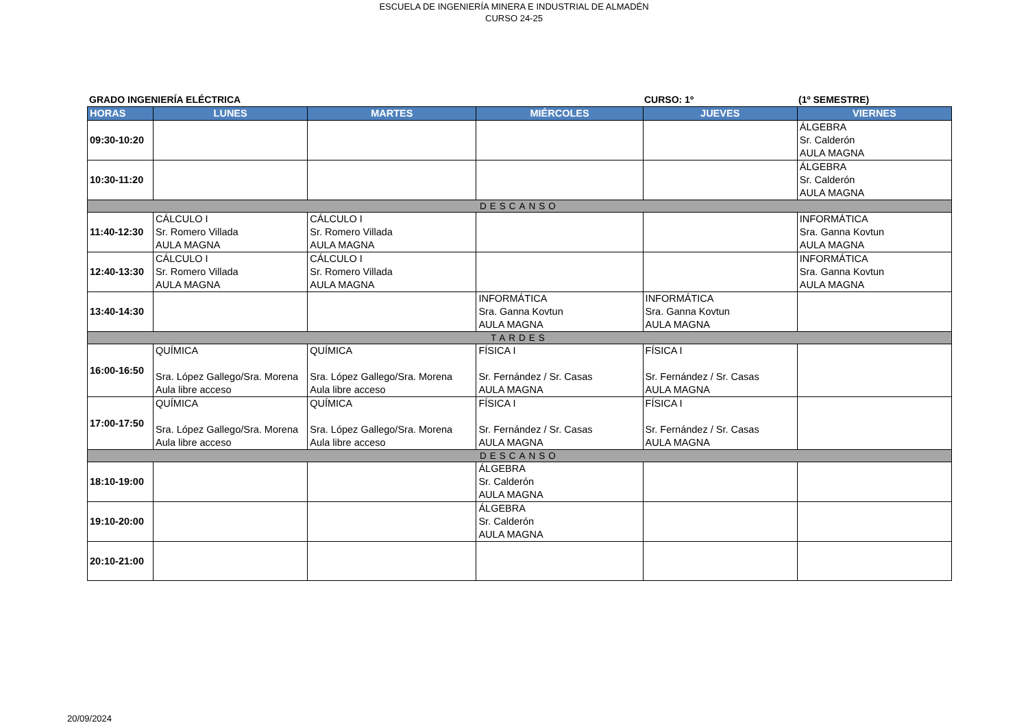ESCUELA DE INGENIERÍA MINERA E INDUSTRIAL DE ALMADÉN
CURSO 24-25
GRADO INGENIERÍA ELÉCTRICA CURSO: 1º (1º SEMESTRE)
| HORAS | LUNES | MARTES | MIÉRCOLES | JUEVES | VIERNES |
| --- | --- | --- | --- | --- | --- |
| 09:30-10:20 | | | | | ÁLGEBRA Sr. Calderón AULA MAGNA |
| 10:30-11:20 | | | | | ÁLGEBRA Sr. Calderón AULA MAGNA |
| DESCANSO | | | | | |
| 11:40-12:30 | CÁLCULO I Sr. Romero Villada AULA MAGNA | CÁLCULO I Sr. Romero Villada AULA MAGNA | | | INFORMÁTICA Sra. Ganna Kovtun AULA MAGNA |
| 12:40-13:30 | CÁLCULO I Sr. Romero Villada AULA MAGNA | CÁLCULO I Sr. Romero Villada AULA MAGNA | | | INFORMÁTICA Sra. Ganna Kovtun AULA MAGNA |
| 13:40-14:30 | | | INFORMÁTICA Sra. Ganna Kovtun AULA MAGNA | INFORMÁTICA Sra. Ganna Kovtun AULA MAGNA | |
| TARDES | | | | | |
| 16:00-16:50 | QUÍMICA Sra. López Gallego/Sra. Morena Aula libre acceso | QUÍMICA Sra. López Gallego/Sra. Morena Aula libre acceso | FÍSICA I Sr. Fernández / Sr. Casas AULA MAGNA | FÍSICA I Sr. Fernández / Sr. Casas AULA MAGNA | |
| 17:00-17:50 | QUÍMICA Sra. López Gallego/Sra. Morena Aula libre acceso | QUÍMICA Sra. López Gallego/Sra. Morena Aula libre acceso | FÍSICA I Sr. Fernández / Sr. Casas AULA MAGNA | FÍSICA I Sr. Fernández / Sr. Casas AULA MAGNA | |
| DESCANSO | | | | | |
| 18:10-19:00 | | | ÁLGEBRA Sr. Calderón AULA MAGNA | | |
| 19:10-20:00 | | | ÁLGEBRA Sr. Calderón AULA MAGNA | | |
| 20:10-21:00 | | | | | |
20/09/2024